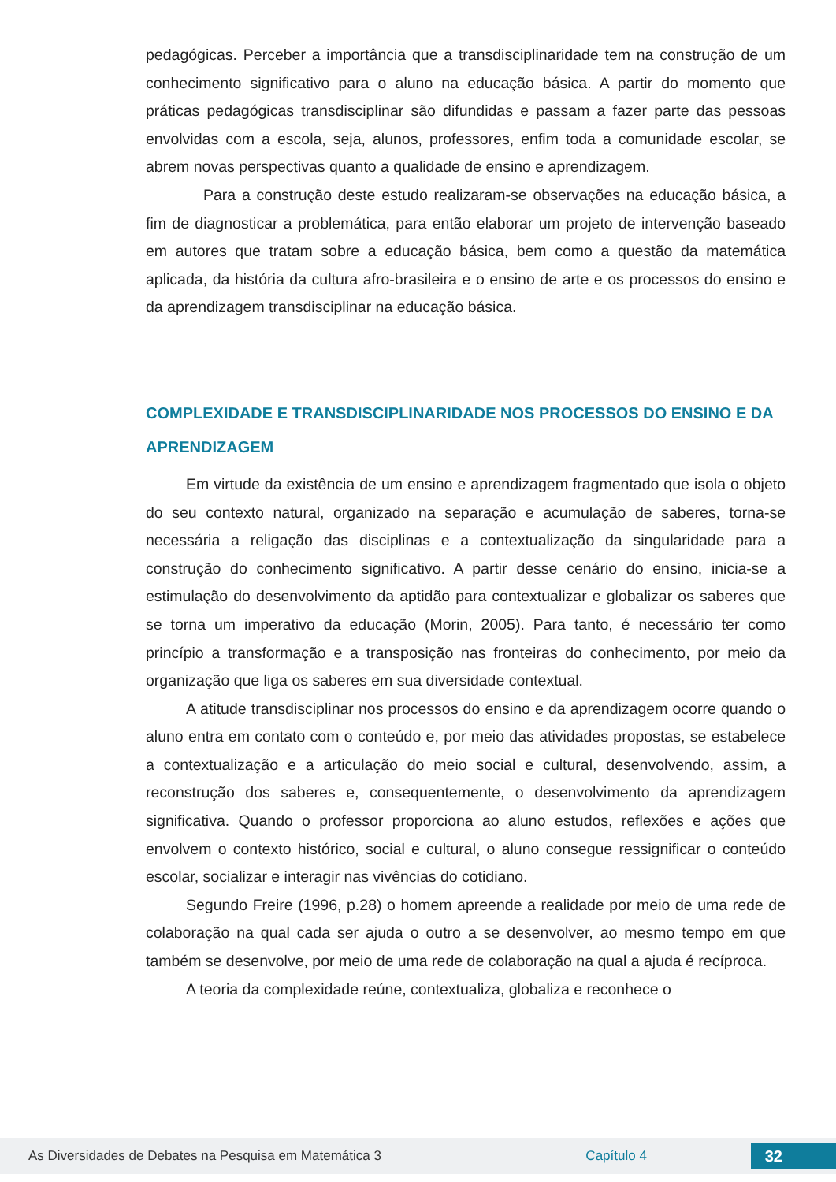pedagógicas. Perceber a importância que a transdisciplinaridade tem na construção de um conhecimento significativo para o aluno na educação básica. A partir do momento que práticas pedagógicas transdisciplinar são difundidas e passam a fazer parte das pessoas envolvidas com a escola, seja, alunos, professores, enfim toda a comunidade escolar, se abrem novas perspectivas quanto a qualidade de ensino e aprendizagem.
Para a construção deste estudo realizaram-se observações na educação básica, a fim de diagnosticar a problemática, para então elaborar um projeto de intervenção baseado em autores que tratam sobre a educação básica, bem como a questão da matemática aplicada, da história da cultura afro-brasileira e o ensino de arte e os processos do ensino e da aprendizagem transdisciplinar na educação básica.
COMPLEXIDADE E TRANSDISCIPLINARIDADE NOS PROCESSOS DO ENSINO E DA APRENDIZAGEM
Em virtude da existência de um ensino e aprendizagem fragmentado que isola o objeto do seu contexto natural, organizado na separação e acumulação de saberes, torna-se necessária a religação das disciplinas e a contextualização da singularidade para a construção do conhecimento significativo. A partir desse cenário do ensino, inicia-se a estimulação do desenvolvimento da aptidão para contextualizar e globalizar os saberes que se torna um imperativo da educação (Morin, 2005). Para tanto, é necessário ter como princípio a transformação e a transposição nas fronteiras do conhecimento, por meio da organização que liga os saberes em sua diversidade contextual.
A atitude transdisciplinar nos processos do ensino e da aprendizagem ocorre quando o aluno entra em contato com o conteúdo e, por meio das atividades propostas, se estabelece a contextualização e a articulação do meio social e cultural, desenvolvendo, assim, a reconstrução dos saberes e, consequentemente, o desenvolvimento da aprendizagem significativa. Quando o professor proporciona ao aluno estudos, reflexões e ações que envolvem o contexto histórico, social e cultural, o aluno consegue ressignificar o conteúdo escolar, socializar e interagir nas vivências do cotidiano.
Segundo Freire (1996, p.28) o homem apreende a realidade por meio de uma rede de colaboração na qual cada ser ajuda o outro a se desenvolver, ao mesmo tempo em que também se desenvolve, por meio de uma rede de colaboração na qual a ajuda é recíproca.
A teoria da complexidade reúne, contextualiza, globaliza e reconhece o
As Diversidades de Debates na Pesquisa em Matemática 3 Capítulo 4 32